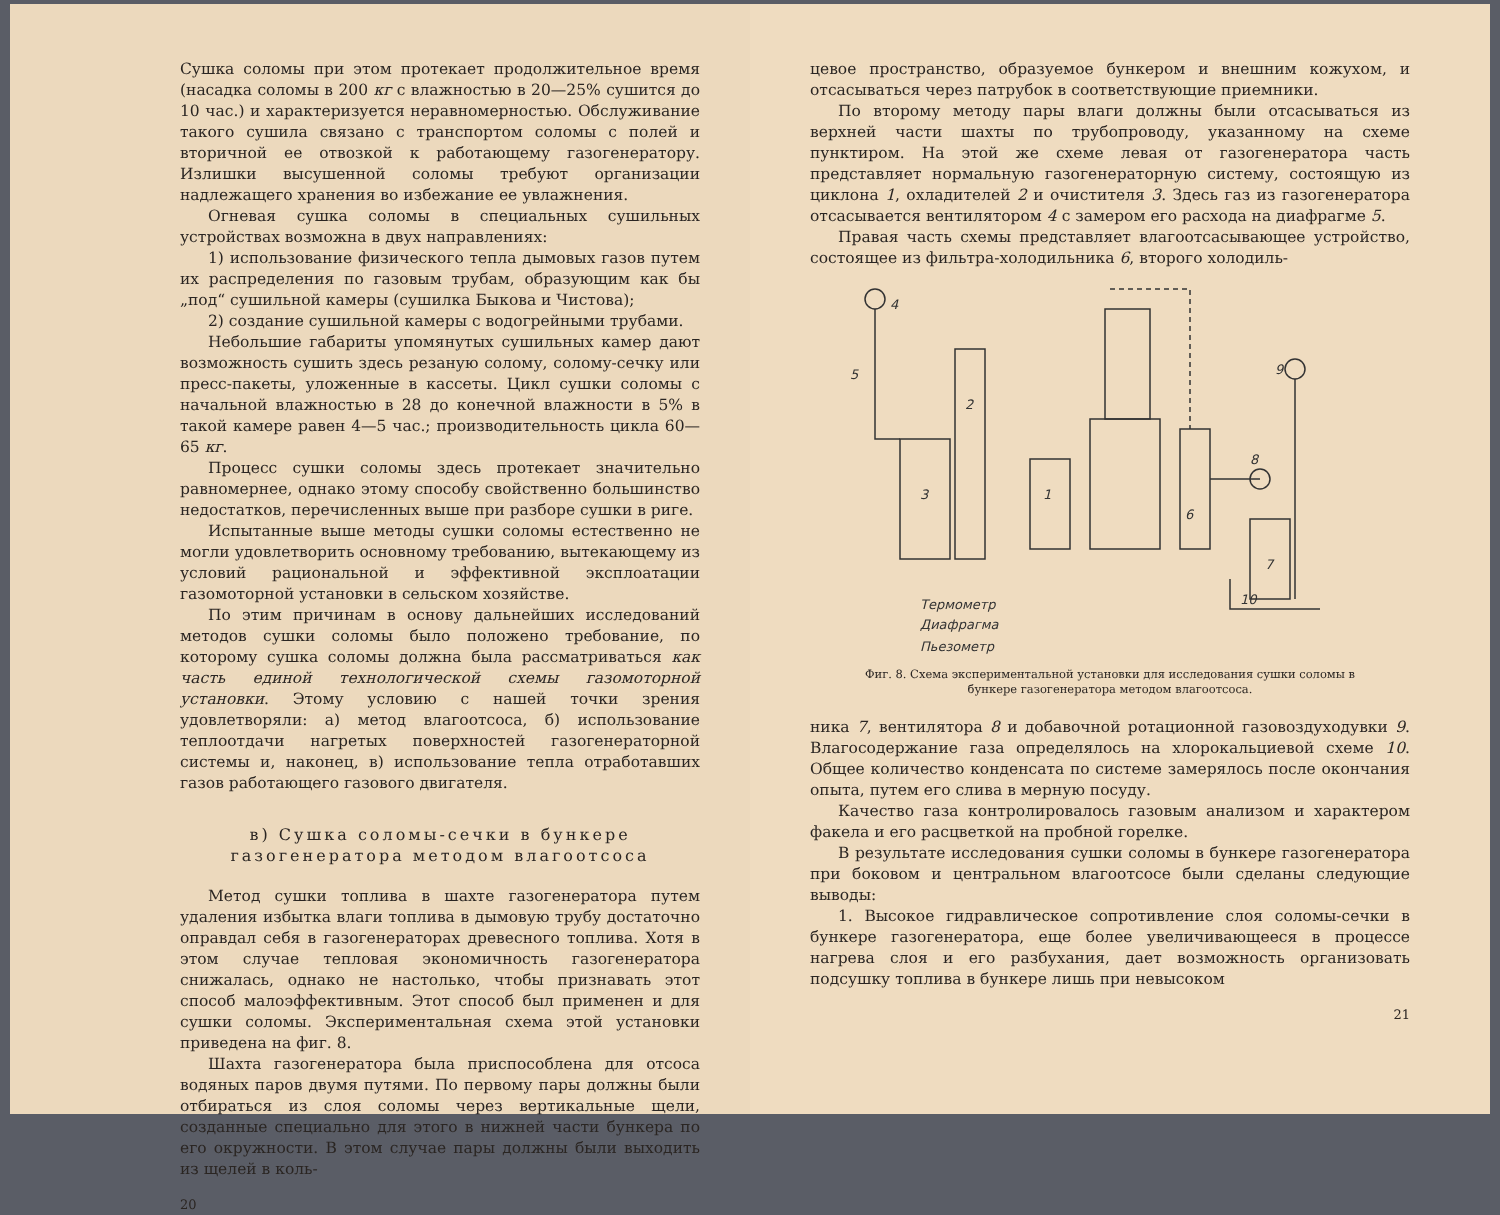Сушка соломы при этом протекает продолжительное время (насадка соломы в 200 кг с влажностью в 20—25% сушится до 10 час.) и характеризуется неравномерностью. Обслуживание такого сушила связано с транспортом соломы с полей и вторичной ее отвозкой к работающему газогенератору. Излишки высушенной соломы требуют организации надлежащего хранения во избежание ее увлажнения.
Огневая сушка соломы в специальных сушильных устройствах возможна в двух направлениях:
1) использование физического тепла дымовых газов путем их распределения по газовым трубам, образующим как бы „под“ сушильной камеры (сушилка Быкова и Чистова);
2) создание сушильной камеры с водогрейными трубами.
Небольшие габариты упомянутых сушильных камер дают возможность сушить здесь резаную солому, солому-сечку или пресс-пакеты, уложенные в кассеты. Цикл сушки соломы с начальной влажностью в 28 до конечной влажности в 5% в такой камере равен 4—5 час.; производительность цикла 60—65 кг.
Процесс сушки соломы здесь протекает значительно равномернее, однако этому способу свойственно большинство недостатков, перечисленных выше при разборе сушки в риге.
Испытанные выше методы сушки соломы естественно не могли удовлетворить основному требованию, вытекающему из условий рациональной и эффективной эксплоатации газомоторной установки в сельском хозяйстве.
По этим причинам в основу дальнейших исследований методов сушки соломы было положено требование, по которому сушка соломы должна была рассматриваться как часть единой технологической схемы газомоторной установки. Этому условию с нашей точки зрения удовлетворяли: а) метод влагоотсоса, б) использование теплоотдачи нагретых поверхностей газогенераторной системы и, наконец, в) использование тепла отработавших газов работающего газового двигателя.
в) Сушка соломы-сечки в бункере газогенератора методом влагоотсоса
Метод сушки топлива в шахте газогенератора путем удаления избытка влаги топлива в дымовую трубу достаточно оправдал себя в газогенераторах древесного топлива. Хотя в этом случае тепловая экономичность газогенератора снижалась, однако не настолько, чтобы признавать этот способ малоэффективным. Этот способ был применен и для сушки соломы. Экспериментальная схема этой установки приведена на фиг. 8.
Шахта газогенератора была приспособлена для отсоса водяных паров двумя путями. По первому пары должны были отбираться из слоя соломы через вертикальные щели, созданные специально для этого в нижней части бункера по его окружности. В этом случае пары должны были выходить из щелей в коль-
20
цевое пространство, образуемое бункером и внешним кожухом, и отсасываться через патрубок в соответствующие приемники.
По второму методу пары влаги должны были отсасываться из верхней части шахты по трубопроводу, указанному на схеме пунктиром. На этой же схеме левая от газогенератора часть представляет нормальную газогенераторную систему, состоящую из циклона 1, охладителей 2 и очистителя 3. Здесь газ из газогенератора отсасывается вентилятором 4 с замером его расхода на диафрагме 5.
Правая часть схемы представляет влагоотсасывающее устройство, состоящее из фильтра-холодильника 6, второго холодиль-
4
5
3
2
1
6
7
8
9
10
Термометр
Диафрагма
Пьезометр
Фиг. 8. Схема экспериментальной установки для исследования сушки соломы в бункере газогенератора методом влагоотсоса.
ника 7, вентилятора 8 и добавочной ротационной газовоздуходувки 9. Влагосодержание газа определялось на хлорокальциевой схеме 10. Общее количество конденсата по системе замерялось после окончания опыта, путем его слива в мерную посуду.
Качество газа контролировалось газовым анализом и характером факела и его расцветкой на пробной горелке.
В результате исследования сушки соломы в бункере газогенератора при боковом и центральном влагоотсосе были сделаны следующие выводы:
1. Высокое гидравлическое сопротивление слоя соломы-сечки в бункере газогенератора, еще более увеличивающееся в процессе нагрева слоя и его разбухания, дает возможность организовать подсушку топлива в бункере лишь при невысоком
21